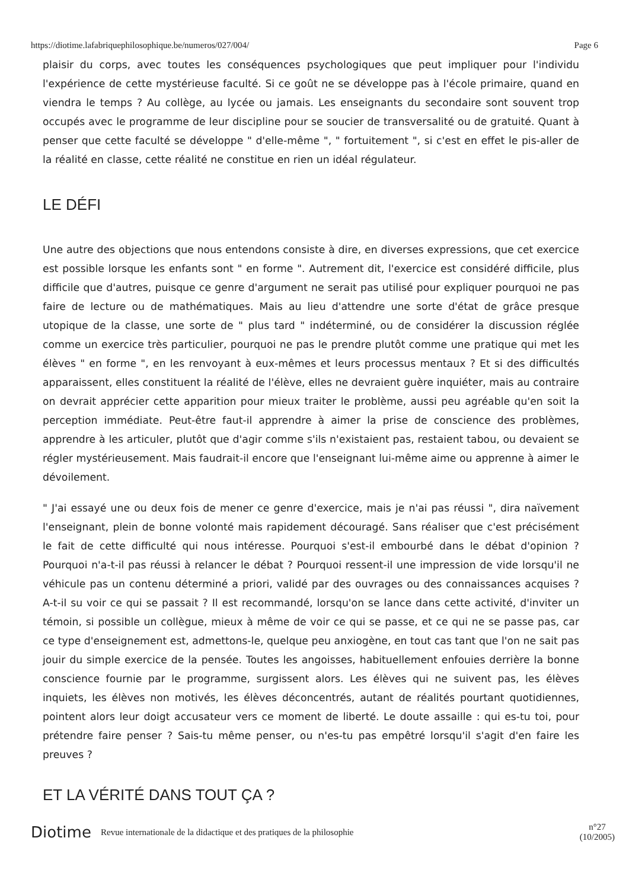https://diotime.lafabriquephilosophique.be/numeros/027/004/ Page 6
plaisir du corps, avec toutes les conséquences psychologiques que peut impliquer pour l'individu l'expérience de cette mystérieuse faculté. Si ce goût ne se développe pas à l'école primaire, quand en viendra le temps ? Au collège, au lycée ou jamais. Les enseignants du secondaire sont souvent trop occupés avec le programme de leur discipline pour se soucier de transversalité ou de gratuité. Quant à penser que cette faculté se développe " d'elle-même ", " fortuitement ", si c'est en effet le pis-aller de la réalité en classe, cette réalité ne constitue en rien un idéal régulateur.
LE DÉFI
Une autre des objections que nous entendons consiste à dire, en diverses expressions, que cet exercice est possible lorsque les enfants sont " en forme ". Autrement dit, l'exercice est considéré difficile, plus difficile que d'autres, puisque ce genre d'argument ne serait pas utilisé pour expliquer pourquoi ne pas faire de lecture ou de mathématiques. Mais au lieu d'attendre une sorte d'état de grâce presque utopique de la classe, une sorte de " plus tard " indéterminé, ou de considérer la discussion réglée comme un exercice très particulier, pourquoi ne pas le prendre plutôt comme une pratique qui met les élèves " en forme ", en les renvoyant à eux-mêmes et leurs processus mentaux ? Et si des difficultés apparaissent, elles constituent la réalité de l'élève, elles ne devraient guère inquiéter, mais au contraire on devrait apprécier cette apparition pour mieux traiter le problème, aussi peu agréable qu'en soit la perception immédiate. Peut-être faut-il apprendre à aimer la prise de conscience des problèmes, apprendre à les articuler, plutôt que d'agir comme s'ils n'existaient pas, restaient tabou, ou devaient se régler mystérieusement. Mais faudrait-il encore que l'enseignant lui-même aime ou apprenne à aimer le dévoilement.
" J'ai essayé une ou deux fois de mener ce genre d'exercice, mais je n'ai pas réussi ", dira naïvement l'enseignant, plein de bonne volonté mais rapidement découragé. Sans réaliser que c'est précisément le fait de cette difficulté qui nous intéresse. Pourquoi s'est-il embourbé dans le débat d'opinion ? Pourquoi n'a-t-il pas réussi à relancer le débat ? Pourquoi ressent-il une impression de vide lorsqu'il ne véhicule pas un contenu déterminé a priori, validé par des ouvrages ou des connaissances acquises ? A-t-il su voir ce qui se passait ? Il est recommandé, lorsqu'on se lance dans cette activité, d'inviter un témoin, si possible un collègue, mieux à même de voir ce qui se passe, et ce qui ne se passe pas, car ce type d'enseignement est, admettons-le, quelque peu anxiogène, en tout cas tant que l'on ne sait pas jouir du simple exercice de la pensée. Toutes les angoisses, habituellement enfouies derrière la bonne conscience fournie par le programme, surgissent alors. Les élèves qui ne suivent pas, les élèves inquiets, les élèves non motivés, les élèves déconcentrés, autant de réalités pourtant quotidiennes, pointent alors leur doigt accusateur vers ce moment de liberté. Le doute assaille : qui es-tu toi, pour prétendre faire penser ? Sais-tu même penser, ou n'es-tu pas empêtré lorsqu'il s'agit d'en faire les preuves ?
ET LA VÉRITÉ DANS TOUT ÇA ?
Diotime Revue internationale de la didactique et des pratiques de la philosophie n°27
(10/2005)